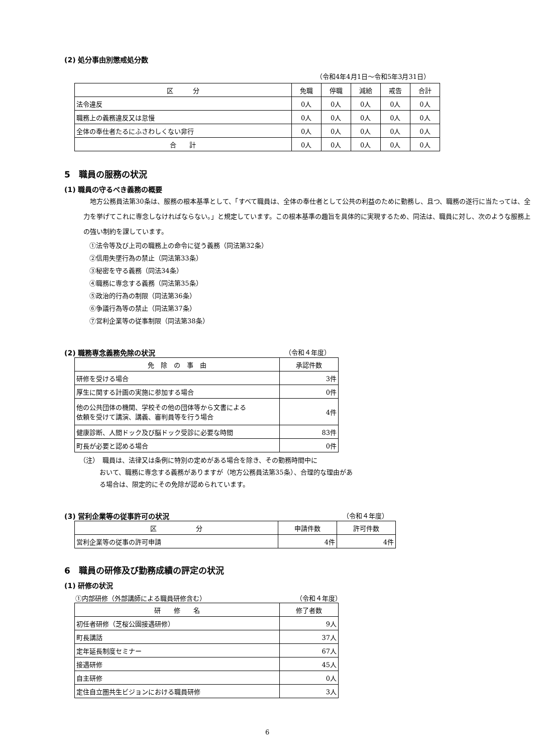(2) 処分事由別懲戒処分数
（令和4年4月1日～令和5年3月31日）
| 区 分 | 免職 | 停職 | 減給 | 戒告 | 合計 |
| --- | --- | --- | --- | --- | --- |
| 法令違反 | 0人 | 0人 | 0人 | 0人 | 0人 |
| 職務上の義務違反又は怠慢 | 0人 | 0人 | 0人 | 0人 | 0人 |
| 全体の奉仕者たるにふさわしくない非行 | 0人 | 0人 | 0人 | 0人 | 0人 |
| 合 計 | 0人 | 0人 | 0人 | 0人 | 0人 |
5　職員の服務の状況
(1) 職員の守るべき義務の概要
　地方公務員法第30条は、服務の根本基準として、「すべて職員は、全体の奉仕者として公共の利益のために勤務し、且つ、職務の遂行に当たっては、全力を挙げてこれに専念しなければならない。」と規定しています。この根本基準の趣旨を具体的に実現するため、同法は、職員に対し、次のような服務上の強い制約を課しています。
①法令等及び上司の職務上の命令に従う義務（同法第32条）
②信用失墜行為の禁止（同法第33条）
③秘密を守る義務（同法34条）
④職務に専念する義務（同法第35条）
⑤政治的行為の制限（同法第36条）
⑥争議行為等の禁止（同法第37条）
⑦営利企業等の従事制限（同法第38条）
(2) 職務専念義務免除の状況 （令和４年度）
| 免 除 の 事 由 | 承認件数 |
| --- | --- |
| 研修を受ける場合 | 3件 |
| 厚生に関する計画の実施に参加する場合 | 0件 |
| 他の公共団体の機関、学校その他の団体等から文書による 依頼を受けて講演、講義、審判員等を行う場合 | 4件 |
| 健康診断、人間ドック及び脳ドック受診に必要な時間 | 83件 |
| 町長が必要と認める場合 | 0件 |
（注）　職員は、法律又は条例に特別の定めがある場合を除き、その勤務時間中に
おいて、職務に専念する義務がありますが（地方公務員法第35条）、合理的な理由がある場合は、限定的にその免除が認められています。
(3) 営利企業等の従事許可の状況 （令和４年度）
| 区 分 | 申請件数 | 許可件数 |
| --- | --- | --- |
| 営利企業等の従事の許可申請 | 4件 | 4件 |
6　職員の研修及び勤務成績の評定の状況
(1) 研修の状況
①内部研修（外部講師による職員研修含む） （令和４年度）
| 研 修 名 | 修了者数 |
| --- | --- |
| 初任者研修（芝桜公園接遇研修） | 9人 |
| 町長講話 | 37人 |
| 定年延長制度セミナー | 67人 |
| 接遇研修 | 45人 |
| 自主研修 | 0人 |
| 定住自立圏共生ビジョンにおける職員研修 | 3人 |
6